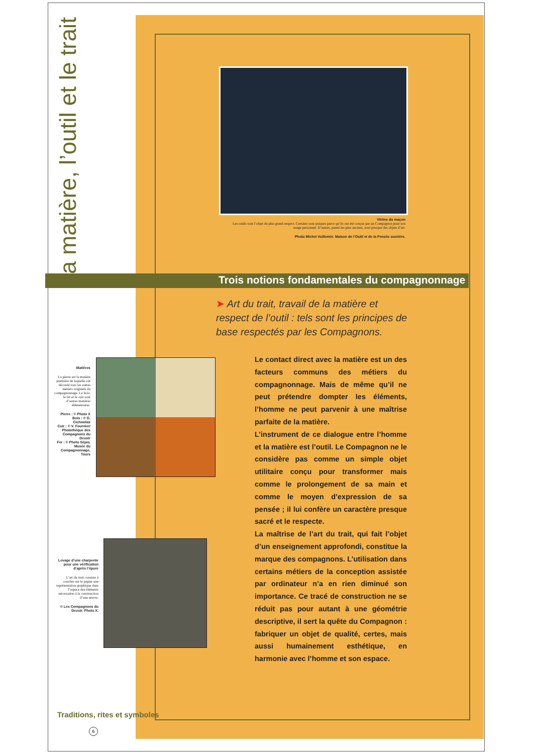La matière, l’outil et le trait
Vitrine du maçon
Les outils sont l’objet du plus grand respect. Certains sont uniques parce qu’ils ont été conçus par un Compagnon pour son usage personnel. D’autres, parmi les plus anciens, sont presque des objets d’art.
Photo Michel Vuillemin. Maison de l’Outil et de la Pensée ouvrière.
Trois notions fondamentales du compagnonnage
➤ Art du trait, travail de la matière et respect de l’outil : tels sont les principes de base respectés par les Compagnons.
Le contact direct avec la matière est un des facteurs communs des métiers du compagnonnage. Mais de même qu’il ne peut prétendre dompter les éléments, l’homme ne peut parvenir à une maîtrise parfaite de la matière.
L’instrument de ce dialogue entre l’homme et la matière est l’outil. Le Compagnon ne le considère pas comme un simple objet utilitaire conçu pour transformer mais comme le prolongement de sa main et comme le moyen d’expression de sa pensée ; il lui confère un caractère presque sacré et le respecte.
La maîtrise de l’art du trait, qui fait l’objet d’un enseignement approfondi, constitue la marque des compagnons. L’utilisation dans certains métiers de la conception assistée par ordinateur n’a en rien diminué son importance. Ce tracé de construction ne se réduit pas pour autant à une géométrie descriptive, il sert la quête du Compagnon : fabriquer un objet de qualité, certes, mais aussi humainement esthétique, en harmonie avec l’homme et son espace.
Matières
La pierre est la matière première de laquelle ont découlé tous les autres métiers originels du compagnonnage. Le bois, le fer et le cuir sont d’autres matières élémentaires.
Pierre : © Photo X
Bois : © G. Cichowlas
Cuir : © V. Fournier/ Photothèque des Compagnons du Devoir
Fer : © Photo Sépia. Musée du Compagnonnage, Tours
Levage d’une charpente pour une vérification d’après l’épure
L’art du trait consiste à coucher sur le papier une représentation graphique dans l’espace des éléments nécessaires à la construction d’une œuvre.
© Les Compagnons du Devoir. Photo X.
Traditions, rites et symboles
6